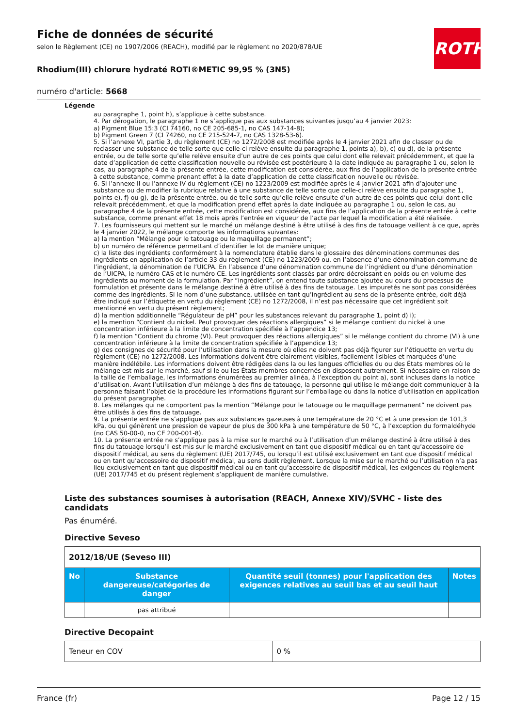ROTH
Fiche de données de sécurité
selon le Règlement (CE) no 1907/2006 (REACH), modifié par le règlement no 2020/878/UE
Rhodium(III) chlorure hydraté ROTI®METIC 99,95 % (3N5)
numéro d'article: 5668
Légende
au paragraphe 1, point h), s’applique à cette substance.
4. Par dérogation, le paragraphe 1 ne s’applique pas aux substances suivantes jusqu’au 4 janvier 2023:
a) Pigment Blue 15:3 (CI 74160, no CE 205-685-1, no CAS 147-14-8);
b) Pigment Green 7 (CI 74260, no CE 215-524-7, no CAS 1328-53-6).
5. Si l’annexe VI, partie 3, du règlement (CE) no 1272/2008 est modifiée après le 4 janvier 2021 afin de classer ou de reclasser une substance de telle sorte que celle-ci relève ensuite du paragraphe 1, points a), b), c) ou d), de la présente entrée, ou de telle sorte qu’elle relève ensuite d’un autre de ces points que celui dont elle relevait précédemment, et que la date d’application de cette classification nouvelle ou révisée est postérieure à la date indiquée au paragraphe 1 ou, selon le cas, au paragraphe 4 de la présente entrée, cette modification est considérée, aux fins de l’application de la présente entrée à cette substance, comme prenant effet à la date d’application de cette classification nouvelle ou révisée.
6. Si l’annexe II ou l’annexe IV du règlement (CE) no 1223/2009 est modifiée après le 4 janvier 2021 afin d’ajouter une substance ou de modifier la rubrique relative à une substance de telle sorte que celle-ci relève ensuite du paragraphe 1, points e), f) ou g), de la présente entrée, ou de telle sorte qu’elle relève ensuite d’un autre de ces points que celui dont elle relevait précédemment, et que la modification prend effet après la date indiquée au paragraphe 1 ou, selon le cas, au paragraphe 4 de la présente entrée, cette modification est considérée, aux fins de l’application de la présente entrée à cette substance, comme prenant effet 18 mois après l’entrée en vigueur de l’acte par lequel la modification a été réalisée.
7. Les fournisseurs qui mettent sur le marché un mélange destiné à être utilisé à des fins de tatouage veillent à ce que, après le 4 janvier 2022, le mélange comporte les informations suivantes:
a) la mention “Mélange pour le tatouage ou le maquillage permanent”;
b) un numéro de référence permettant d’identifier le lot de manière unique;
c) la liste des ingrédients conformément à la nomenclature établie dans le glossaire des dénominations communes des ingrédients en application de l’article 33 du règlement (CE) no 1223/2009 ou, en l’absence d’une dénomination commune de l’ingrédient, la dénomination de l’UICPA. En l’absence d’une dénomination commune de l’ingrédient ou d’une dénomination de l’UICPA, le numéro CAS et le numéro CE. Les ingrédients sont classés par ordre décroissant en poids ou en volume des ingrédients au moment de la formulation. Par “ingrédient”, on entend toute substance ajoutée au cours du processus de formulation et présente dans le mélange destiné à être utilisé à des fins de tatouage. Les impuretés ne sont pas considérées comme des ingrédients. Si le nom d’une substance, utilisée en tant qu’ingrédient au sens de la présente entrée, doit déjà être indiqué sur l’étiquette en vertu du règlement (CE) no 1272/2008, il n’est pas nécessaire que cet ingrédient soit mentionné en vertu du présent règlement;
d) la mention additionnelle “Régulateur de pH” pour les substances relevant du paragraphe 1, point d) i);
e) la mention “Contient du nickel. Peut provoquer des réactions allergiques” si le mélange contient du nickel à une concentration inférieure à la limite de concentration spécifiée à l’appendice 13;
f) la mention “Contient du chrome (VI). Peut provoquer des réactions allergiques” si le mélange contient du chrome (VI) à une concentration inférieure à la limite de concentration spécifiée à l’appendice 13;
g) des consignes de sécurité pour l’utilisation dans la mesure où elles ne doivent pas déjà figurer sur l’étiquette en vertu du règlement (CE) no 1272/2008. Les informations doivent être clairement visibles, facilement lisibles et marquées d’une manière indélébile. Les informations doivent être rédigées dans la ou les langues officielles du ou des États membres où le mélange est mis sur le marché, sauf si le ou les États membres concernés en disposent autrement. Si nécessaire en raison de la taille de l’emballage, les informations énumérées au premier alinéa, à l’exception du point a), sont incluses dans la notice d’utilisation. Avant l’utilisation d’un mélange à des fins de tatouage, la personne qui utilise le mélange doit communiquer à la personne faisant l’objet de la procédure les informations figurant sur l’emballage ou dans la notice d’utilisation en application du présent paragraphe.
8. Les mélanges qui ne comportent pas la mention “Mélange pour le tatouage ou le maquillage permanent” ne doivent pas être utilisés à des fins de tatouage.
9. La présente entrée ne s’applique pas aux substances gazeuses à une température de 20 °C et à une pression de 101,3 kPa, ou qui génèrent une pression de vapeur de plus de 300 kPa à une température de 50 °C, à l’exception du formaldéhyde (no CAS 50-00-0, no CE 200-001-8).
10. La présente entrée ne s’applique pas à la mise sur le marché ou à l’utilisation d’un mélange destiné à être utilisé à des fins du tatouage lorsqu’il est mis sur le marché exclusivement en tant que dispositif médical ou en tant qu’accessoire de dispositif médical, au sens du règlement (UE) 2017/745, ou lorsqu’il est utilisé exclusivement en tant que dispositif médical ou en tant qu’accessoire de dispositif médical, au sens dudit règlement. Lorsque la mise sur le marché ou l’utilisation n’a pas lieu exclusivement en tant que dispositif médical ou en tant qu’accessoire de dispositif médical, les exigences du règlement (UE) 2017/745 et du présent règlement s’appliquent de manière cumulative.
Liste des substances soumises à autorisation (REACH, Annexe XIV)/SVHC - liste des candidats
Pas énuméré.
Directive Seveso
| 2012/18/UE (Seveso III) | | | |
| No | Substance dangereuse/catégories de danger | Quantité seuil (tonnes) pour l'application des exigences relatives au seuil bas et au seuil haut | Notes |
| | pas attribué | | |
Directive Decopaint
| Teneur en COV | 0 % |
France (fr) Page 12 / 15